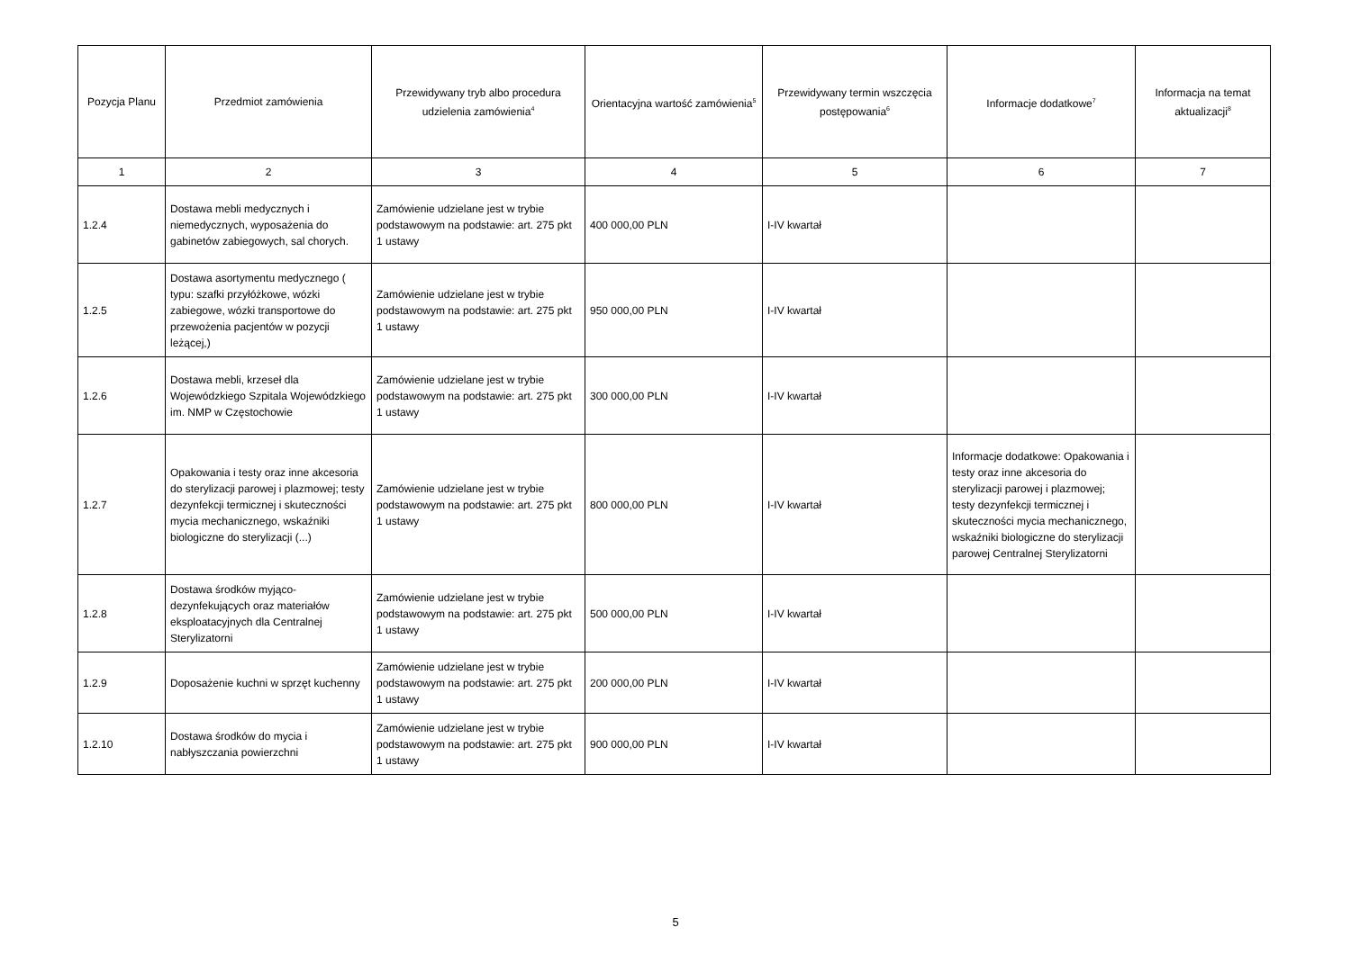| Pozycja Planu | Przedmiot zamówienia | Przewidywany tryb albo procedura udzielenia zamówienia<sup>4</sup> | Orientacyjna wartość zamówienia<sup>5</sup> | Przewidywany termin wszczęcia postępowania<sup>6</sup> | Informacje dodatkowe<sup>7</sup> | Informacja na temat aktualizacji<sup>8</sup> |
| --- | --- | --- | --- | --- | --- | --- |
| 1 | 2 | 3 | 4 | 5 | 6 | 7 |
| 1.2.4 | Dostawa mebli medycznych i niemedycznych, wyposażenia do gabinetów zabiegowych, sal chorych. | Zamówienie udzielane jest w trybie podstawowym na podstawie: art. 275 pkt 1 ustawy | 400 000,00 PLN | I-IV kwartał | | |
| 1.2.5 | Dostawa asortymentu medycznego ( typu: szafki przyłóżkowe, wózki zabiegowe, wózki transportowe do przewożenia pacjentów w pozycji leżącej,) | Zamówienie udzielane jest w trybie podstawowym na podstawie: art. 275 pkt 1 ustawy | 950 000,00 PLN | I-IV kwartał | | |
| 1.2.6 | Dostawa mebli, krzeseł dla Wojewódzkiego Szpitala Wojewódzkiego im. NMP w Częstochowie | Zamówienie udzielane jest w trybie podstawowym na podstawie: art. 275 pkt 1 ustawy | 300 000,00 PLN | I-IV kwartał | | |
| 1.2.7 | Opakowania i testy oraz inne akcesoria do sterylizacji parowej i plazmowej; testy dezynfekcji termicznej i skuteczności mycia mechanicznego, wskaźniki biologiczne do sterylizacji (...) | Zamówienie udzielane jest w trybie podstawowym na podstawie: art. 275 pkt 1 ustawy | 800 000,00 PLN | I-IV kwartał | Informacje dodatkowe: Opakowania i testy oraz inne akcesoria do sterylizacji parowej i plazmowej; testy dezynfekcji termicznej i skuteczności mycia mechanicznego, wskaźniki biologiczne do sterylizacji parowej Centralnej Sterylizatorni | |
| 1.2.8 | Dostawa środków myjąco-dezynfekujących oraz materiałów eksploatacyjnych dla Centralnej Sterylizatorni | Zamówienie udzielane jest w trybie podstawowym na podstawie: art. 275 pkt 1 ustawy | 500 000,00 PLN | I-IV kwartał | | |
| 1.2.9 | Doposażenie kuchni w sprzęt kuchenny | Zamówienie udzielane jest w trybie podstawowym na podstawie: art. 275 pkt 1 ustawy | 200 000,00 PLN | I-IV kwartał | | |
| 1.2.10 | Dostawa środków do mycia i nabłyszczania powierzchni | Zamówienie udzielane jest w trybie podstawowym na podstawie: art. 275 pkt 1 ustawy | 900 000,00 PLN | I-IV kwartał | | |
5